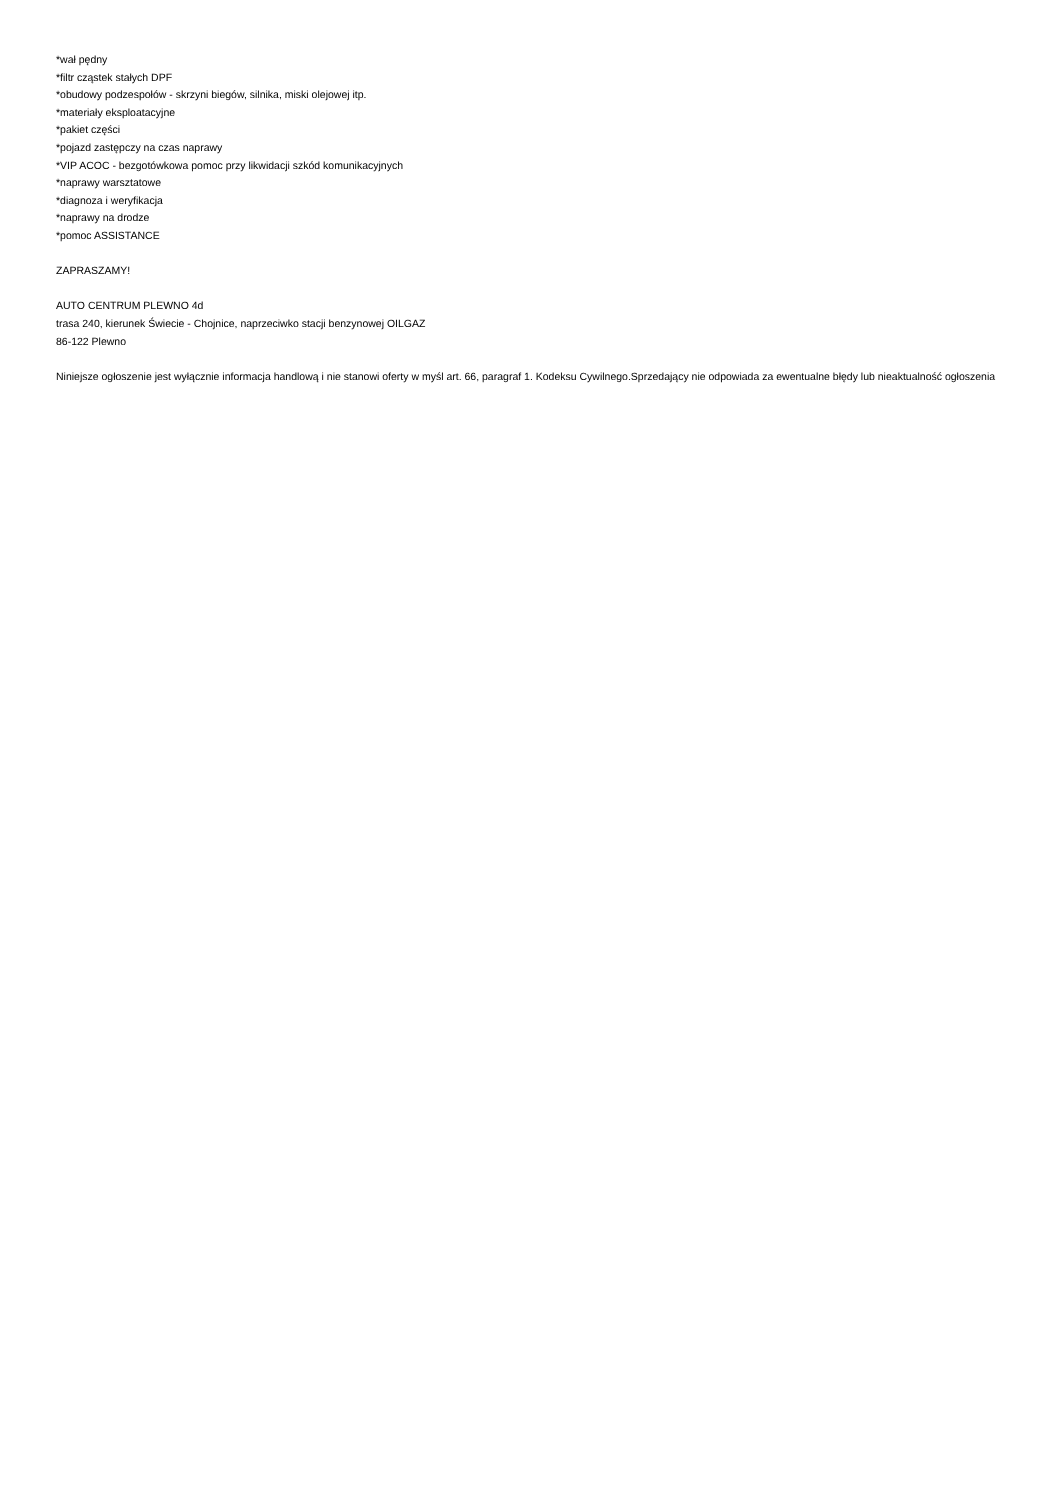*wał pędny
*filtr cząstek stałych DPF
*obudowy podzespołów - skrzyni biegów, silnika, miski olejowej itp.
*materiały eksploatacyjne
*pakiet części
*pojazd zastępczy na czas naprawy
*VIP ACOC - bezgotówkowa pomoc przy likwidacji szkód komunikacyjnych
*naprawy warsztatowe
*diagnoza i weryfikacja
*naprawy na drodze
*pomoc ASSISTANCE
ZAPRASZAMY!
AUTO CENTRUM PLEWNO 4d
trasa 240, kierunek Świecie - Chojnice, naprzeciwko stacji benzynowej OILGAZ
86-122 Plewno
Niniejsze ogłoszenie jest wyłącznie informacja handlową i nie stanowi oferty w myśl art. 66, paragraf 1. Kodeksu Cywilnego.Sprzedający nie odpowiada za ewentualne błędy lub nieaktualność ogłoszenia